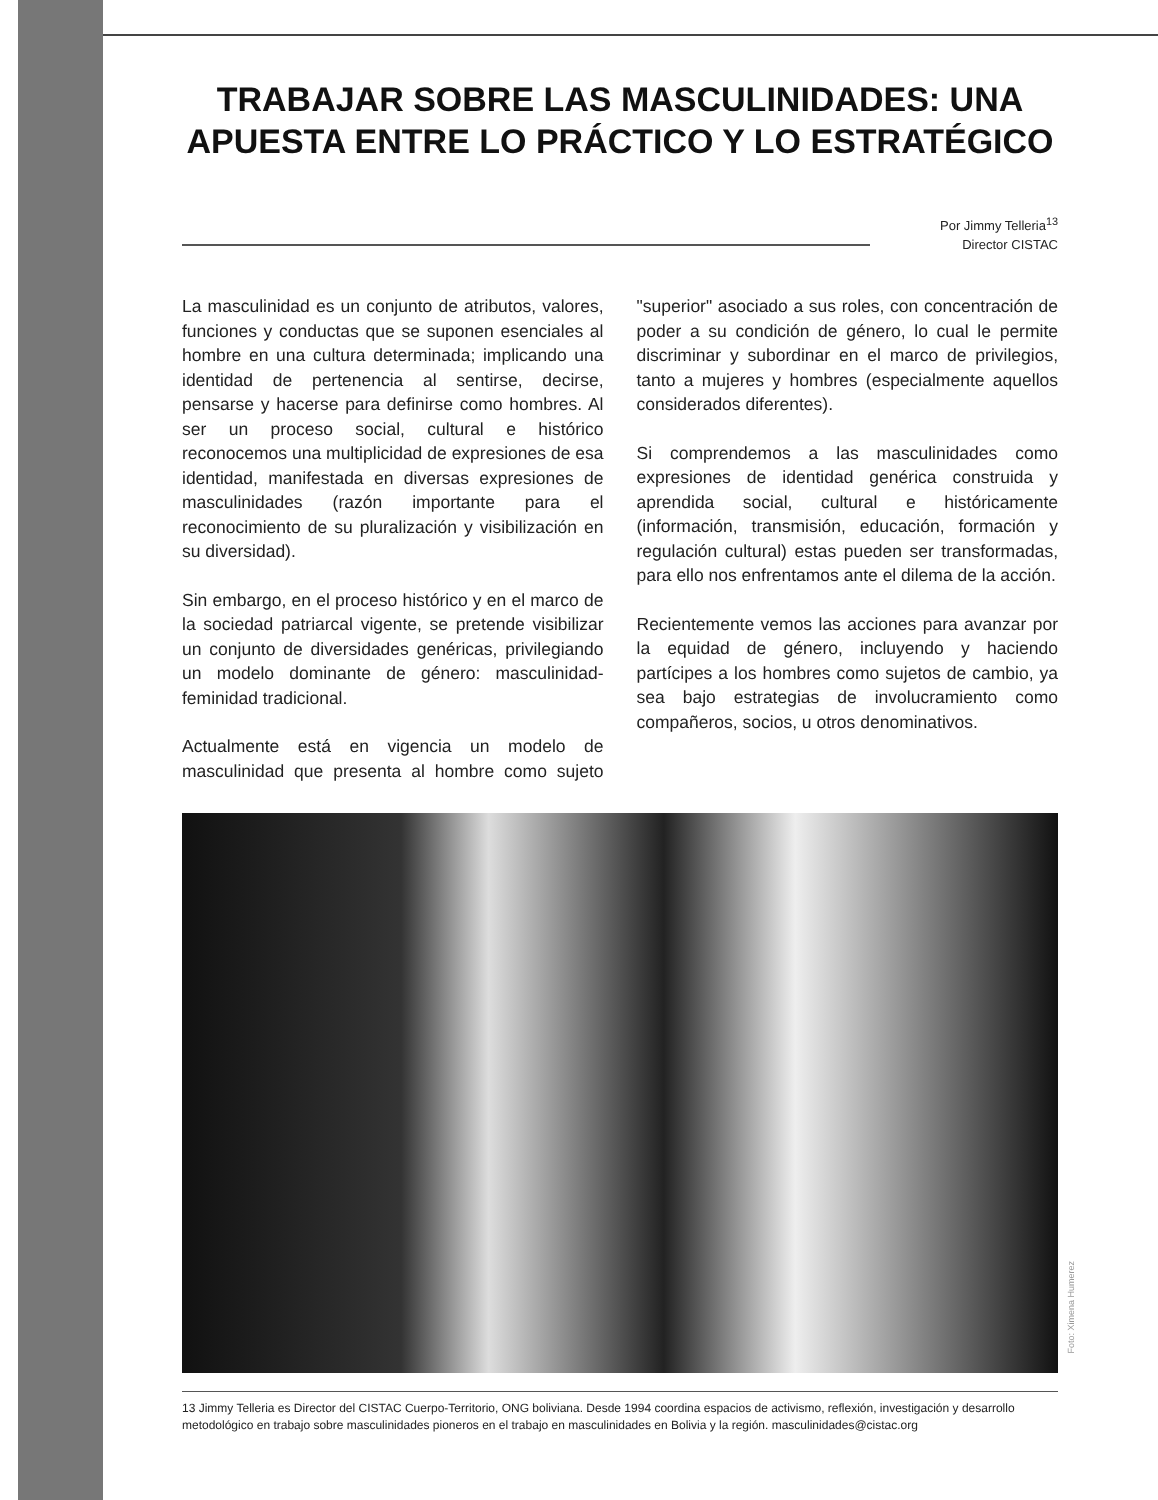TRABAJAR SOBRE LAS MASCULINIDADES: UNA APUESTA ENTRE LO PRÁCTICO Y LO ESTRATÉGICO
Por Jimmy Telleria<sup>13</sup>
Director CISTAC
La masculinidad es un conjunto de atributos, valores, funciones y conductas que se suponen esenciales al hombre en una cultura determinada; implicando una identidad de pertenencia al sentirse, decirse, pensarse y hacerse para definirse como hombres. Al ser un proceso social, cultural e histórico reconocemos una multiplicidad de expresiones de esa identidad, manifestada en diversas expresiones de masculinidades (razón importante para el reconocimiento de su pluralización y visibilización en su diversidad).
Sin embargo, en el proceso histórico y en el marco de la sociedad patriarcal vigente, se pretende visibilizar un conjunto de diversidades genéricas, privilegiando un modelo dominante de género: masculinidad-feminidad tradicional.
Actualmente está en vigencia un modelo de masculinidad que presenta al hombre como sujeto "superior" asociado a sus roles, con concentración de poder a su condición de género, lo cual le permite discriminar y subordinar en el marco de privilegios, tanto a mujeres y hombres (especialmente aquellos considerados diferentes).
Si comprendemos a las masculinidades como expresiones de identidad genérica construida y aprendida social, cultural e históricamente (información, transmisión, educación, formación y regulación cultural) estas pueden ser transformadas, para ello nos enfrentamos ante el dilema de la acción.
Recientemente vemos las acciones para avanzar por la equidad de género, incluyendo y haciendo partícipes a los hombres como sujetos de cambio, ya sea bajo estrategias de involucramiento como compañeros, socios, u otros denominativos.
Foto: Ximena Humerez
13 Jimmy Telleria es Director del CISTAC Cuerpo-Territorio, ONG boliviana. Desde 1994 coordina espacios de activismo, reflexión, investigación y desarrollo metodológico en trabajo sobre masculinidades pioneros en el trabajo en masculinidades en Bolivia y la región. masculinidades@cistac.org